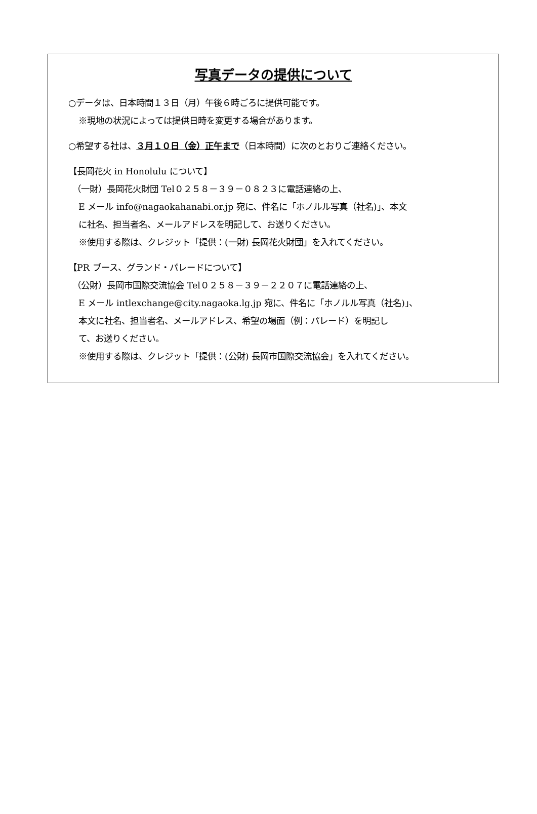写真データの提供について
○データは、日本時間１３日（月）午後６時ごろに提供可能です。
※現地の状況によっては提供日時を変更する場合があります。
○希望する社は、３月１０日（金）正午まで（日本時間）に次のとおりご連絡ください。
【長岡花火 in Honolulu について】
（一財）長岡花火財団 Tel０２５８－３９－０８２３に電話連絡の上、
E メール info@nagaokahanabi.or.jp 宛に、件名に「ホノルル写真（社名)」、本文
に社名、担当者名、メールアドレスを明記して、お送りください。
※使用する際は、クレジット「提供：(一財) 長岡花火財団」を入れてください。
【PR ブース、グランド・パレードについて】
（公財）長岡市国際交流協会 Tel０２５８－３９－２２０７に電話連絡の上、
E メール intlexchange@city.nagaoka.lg.jp 宛に、件名に「ホノルル写真（社名)」、
本文に社名、担当者名、メールアドレス、希望の場面（例：パレード）を明記し
て、お送りください。
※使用する際は、クレジット「提供：(公財) 長岡市国際交流協会」を入れてください。